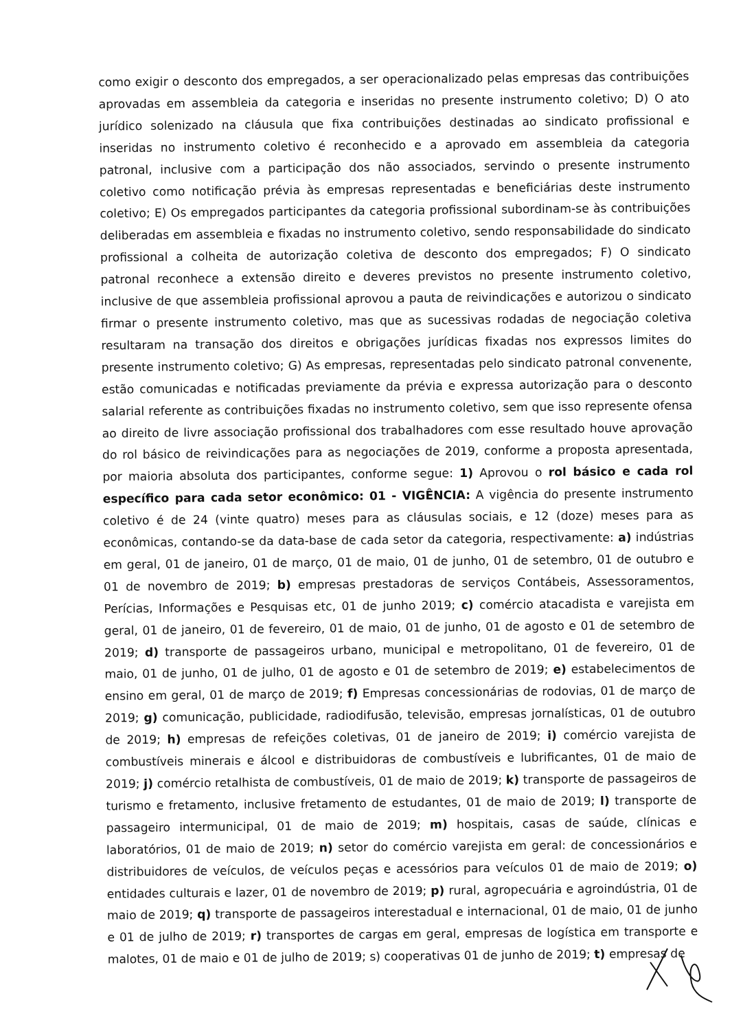como exigir o desconto dos empregados, a ser operacionalizado pelas empresas das contribuições aprovadas em assembleia da categoria e inseridas no presente instrumento coletivo; D) O ato jurídico solenizado na cláusula que fixa contribuições destinadas ao sindicato profissional e inseridas no instrumento coletivo é reconhecido e a aprovado em assembleia da categoria patronal, inclusive com a participação dos não associados, servindo o presente instrumento coletivo como notificação prévia às empresas representadas e beneficiárias deste instrumento coletivo; E) Os empregados participantes da categoria profissional subordinam-se às contribuições deliberadas em assembleia e fixadas no instrumento coletivo, sendo responsabilidade do sindicato profissional a colheita de autorização coletiva de desconto dos empregados; F) O sindicato patronal reconhece a extensão direito e deveres previstos no presente instrumento coletivo, inclusive de que assembleia profissional aprovou a pauta de reivindicações e autorizou o sindicato firmar o presente instrumento coletivo, mas que as sucessivas rodadas de negociação coletiva resultaram na transação dos direitos e obrigações jurídicas fixadas nos expressos limites do presente instrumento coletivo; G) As empresas, representadas pelo sindicato patronal convenente, estão comunicadas e notificadas previamente da prévia e expressa autorização para o desconto salarial referente as contribuições fixadas no instrumento coletivo, sem que isso represente ofensa ao direito de livre associação profissional dos trabalhadores com esse resultado houve aprovação do rol básico de reivindicações para as negociações de 2019, conforme a proposta apresentada, por maioria absoluta dos participantes, conforme segue: 1) Aprovou o rol básico e cada rol específico para cada setor econômico: 01 - VIGÊNCIA: A vigência do presente instrumento coletivo é de 24 (vinte quatro) meses para as cláusulas sociais, e 12 (doze) meses para as econômicas, contando-se da data-base de cada setor da categoria, respectivamente: a) indústrias em geral, 01 de janeiro, 01 de março, 01 de maio, 01 de junho, 01 de setembro, 01 de outubro e 01 de novembro de 2019; b) empresas prestadoras de serviços Contábeis, Assessoramentos, Perícias, Informações e Pesquisas etc, 01 de junho 2019; c) comércio atacadista e varejista em geral, 01 de janeiro, 01 de fevereiro, 01 de maio, 01 de junho, 01 de agosto e 01 de setembro de 2019; d) transporte de passageiros urbano, municipal e metropolitano, 01 de fevereiro, 01 de maio, 01 de junho, 01 de julho, 01 de agosto e 01 de setembro de 2019; e) estabelecimentos de ensino em geral, 01 de março de 2019; f) Empresas concessionárias de rodovias, 01 de março de 2019; g) comunicação, publicidade, radiodifusão, televisão, empresas jornalísticas, 01 de outubro de 2019; h) empresas de refeições coletivas, 01 de janeiro de 2019; i) comércio varejista de combustíveis minerais e álcool e distribuidoras de combustíveis e lubrificantes, 01 de maio de 2019; j) comércio retalhista de combustíveis, 01 de maio de 2019; k) transporte de passageiros de turismo e fretamento, inclusive fretamento de estudantes, 01 de maio de 2019; l) transporte de passageiro intermunicipal, 01 de maio de 2019; m) hospitais, casas de saúde, clínicas e laboratórios, 01 de maio de 2019; n) setor do comércio varejista em geral: de concessionários e distribuidores de veículos, de veículos peças e acessórios para veículos 01 de maio de 2019; o) entidades culturais e lazer, 01 de novembro de 2019; p) rural, agropecuária e agroindústria, 01 de maio de 2019; q) transporte de passageiros interestadual e internacional, 01 de maio, 01 de junho e 01 de julho de 2019; r) transportes de cargas em geral, empresas de logística em transporte e malotes, 01 de maio e 01 de julho de 2019; s) cooperativas 01 de junho de 2019; t) empresas de